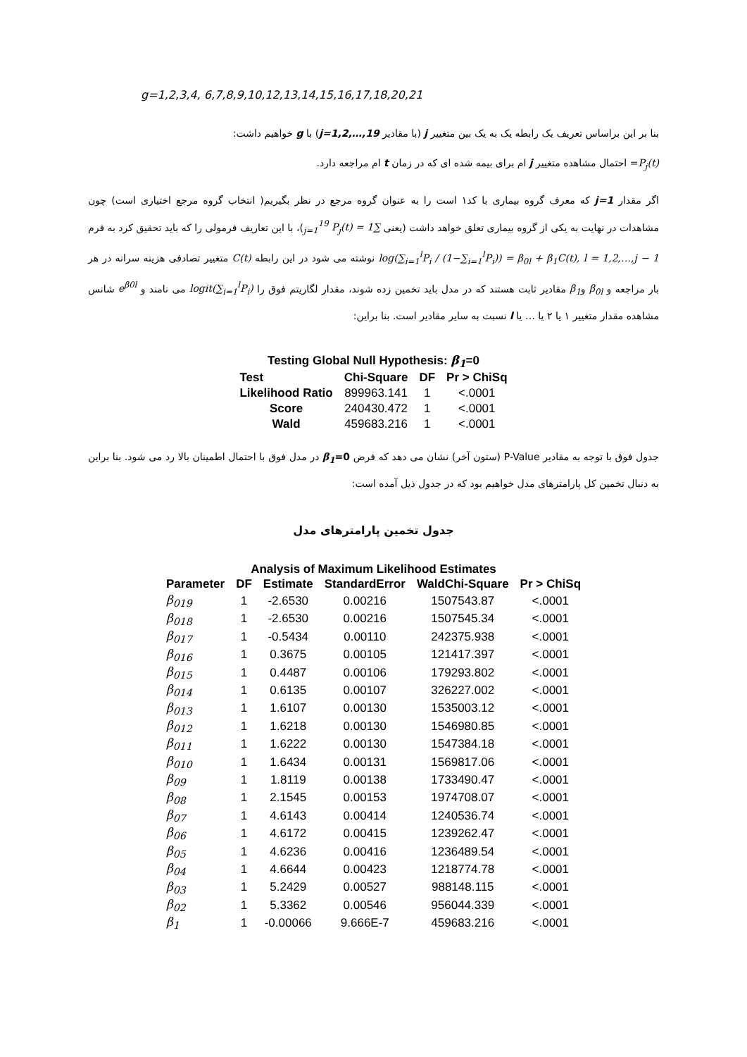g=1,2,3,4, 6,7,8,9,10,12,13,14,15,16,17,18,20,21
بنا بر این براساس تعریف یک رابطه یک به یک بین متغییر j (با مقادیر j=1,2,…,19) با g خواهیم داشت:
P<sub>j</sub>(t)= احتمال مشاهده متغییر j ام برای بیمه شده ای که در زمان t ام مراجعه دارد.
اگر مقدار j=1 که معرف گروه بیماری با کد۱ است را به عنوان گروه مرجع در نظر بگیریم( انتخاب گروه مرجع اختیاری است) چون مشاهدات در نهایت به یکی از گروه بیماری تعلق خواهد داشت (یعنی ∑<sub>j=1</sub><sup>19</sup> P<sub>j</sub>(t) = 1)، با این تعاریف فرمولی را که باید تحقیق کرد به فرم log(∑<sub>i=1</sub><sup>l</sup>P<sub>i</sub> / (1−∑<sub>i=1</sub><sup>l</sup>P<sub>i</sub>)) = β<sub>0l</sub> + β<sub>1</sub>C(t), l = 1,2,…,j − 1 نوشته می شود در این رابطه C(t) متغییر تصادفی هزینه سرانه در هر بار مراجعه و β<sub>0l</sub> وβ<sub>1</sub> مقادیر ثابت هستند که در مدل باید تخمین زده شوند، مقدار لگاریتم فوق را logit(∑<sub>i=1</sub><sup>l</sup>P<sub>i</sub>) می نامند و e<sup>β0l</sup> شانس مشاهده مقدار متغییر ۱ یا ۲ یا … یا l نسبت به سایر مقادیر است. بنا براین:
Testing Global Null Hypothesis: β<sub>1</sub>=0
| Test | Chi-Square | DF | Pr > ChiSq |
| --- | --- | --- | --- |
| Likelihood Ratio | 899963.141 | 1 | <.0001 |
| Score | 240430.472 | 1 | <.0001 |
| Wald | 459683.216 | 1 | <.0001 |
جدول فوق با توجه به مقادیر P-Value (ستون آخر) نشان می دهد که فرض β<sub>1</sub>=0 در مدل فوق با احتمال اطمینان بالا رد می شود. بنا براین به دنبال تخمین کل پارامترهای مدل خواهیم بود که در جدول ذیل آمده است:
جدول تخمین پارامترهای مدل
Analysis of Maximum Likelihood Estimates
| Parameter | DF | Estimate | StandardError | WaldChi-Square | Pr > ChiSq |
| --- | --- | --- | --- | --- | --- |
| β<sub>019</sub> | 1 | -2.6530 | 0.00216 | 1507543.87 | <.0001 |
| β<sub>018</sub> | 1 | -2.6530 | 0.00216 | 1507545.34 | <.0001 |
| β<sub>017</sub> | 1 | -0.5434 | 0.00110 | 242375.938 | <.0001 |
| β<sub>016</sub> | 1 | 0.3675 | 0.00105 | 121417.397 | <.0001 |
| β<sub>015</sub> | 1 | 0.4487 | 0.00106 | 179293.802 | <.0001 |
| β<sub>014</sub> | 1 | 0.6135 | 0.00107 | 326227.002 | <.0001 |
| β<sub>013</sub> | 1 | 1.6107 | 0.00130 | 1535003.12 | <.0001 |
| β<sub>012</sub> | 1 | 1.6218 | 0.00130 | 1546980.85 | <.0001 |
| β<sub>011</sub> | 1 | 1.6222 | 0.00130 | 1547384.18 | <.0001 |
| β<sub>010</sub> | 1 | 1.6434 | 0.00131 | 1569817.06 | <.0001 |
| β<sub>09</sub> | 1 | 1.8119 | 0.00138 | 1733490.47 | <.0001 |
| β<sub>08</sub> | 1 | 2.1545 | 0.00153 | 1974708.07 | <.0001 |
| β<sub>07</sub> | 1 | 4.6143 | 0.00414 | 1240536.74 | <.0001 |
| β<sub>06</sub> | 1 | 4.6172 | 0.00415 | 1239262.47 | <.0001 |
| β<sub>05</sub> | 1 | 4.6236 | 0.00416 | 1236489.54 | <.0001 |
| β<sub>04</sub> | 1 | 4.6644 | 0.00423 | 1218774.78 | <.0001 |
| β<sub>03</sub> | 1 | 5.2429 | 0.00527 | 988148.115 | <.0001 |
| β<sub>02</sub> | 1 | 5.3362 | 0.00546 | 956044.339 | <.0001 |
| β<sub>1</sub> | 1 | -0.00066 | 9.666E-7 | 459683.216 | <.0001 |